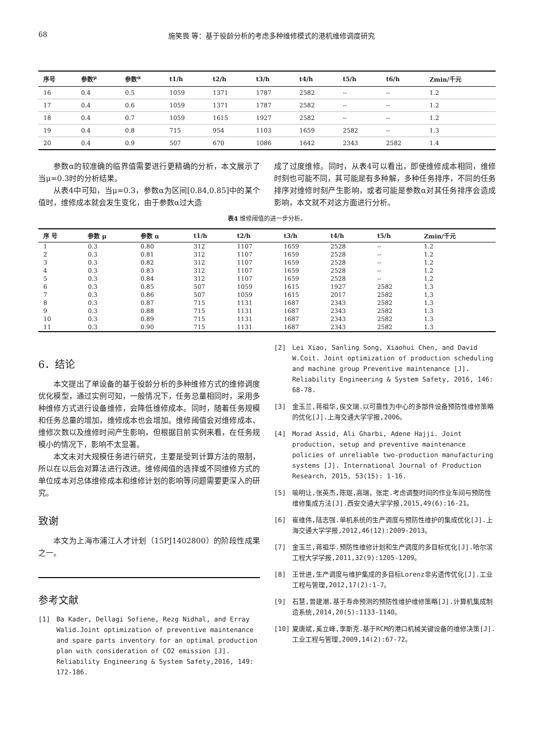68 施笑畏 等：基于役龄分析的考虑多种维修模式的港机维修调度研究
| 序号 | 参数<sup>μ</sup> | 参数<sup>α</sup> | t1/h | t2/h | t3/h | t4/h | t5/h | t6/h | Zmin/千元 |
| --- | --- | --- | --- | --- | --- | --- | --- | --- | --- |
| 16 | 0.4 | 0.5 | 1059 | 1371 | 1787 | 2582 | -- | -- | 1.2 |
| 17 | 0.4 | 0.6 | 1059 | 1371 | 1787 | 2582 | -- | -- | 1.2 |
| 18 | 0.4 | 0.7 | 1059 | 1615 | 1927 | 2582 | -- | -- | 1.2 |
| 19 | 0.4 | 0.8 | 715 | 954 | 1103 | 1659 | 2582 | -- | 1.3 |
| 20 | 0.4 | 0.9 | 507 | 670 | 1086 | 1642 | 2343 | 2582 | 1.4 |
参数α的较准确的临界值需要进行更精确的分析，本文展示了当μ=0.3时的分析结果。
从表4中可知，当μ=0.3，参数α为区间[0.84,0.85]中的某个值时，维修成本就会发生变化，由于参数α过大造
成了过度维修。同时，从表4可以看出，即使维修成本相同，维修时刻也可能不同，其可能是有多种解，多种任务排序，不同的任务排序对维修时刻产生影响，或者可能是参数α对其任务排序会造成影响，本文就不对这方面进行分析。
表4 维修阈值的进一步分析。
| 序 号 | 参数 μ | 参数 α | t1/h | t2/h | t3/h | t4/h | t5/h | Zmin/千元 |
| --- | --- | --- | --- | --- | --- | --- | --- | --- |
| 1 | 0.3 | 0.80 | 312 | 1107 | 1659 | 2528 | -- | 1.2 |
| 2 | 0.3 | 0.81 | 312 | 1107 | 1659 | 2528 | -- | 1.2 |
| 3 | 0.3 | 0.82 | 312 | 1107 | 1659 | 2528 | -- | 1.2 |
| 4 | 0.3 | 0.83 | 312 | 1107 | 1659 | 2528 | -- | 1.2 |
| 5 | 0.3 | 0.84 | 312 | 1107 | 1659 | 2528 | -- | 1.2 |
| 6 | 0.3 | 0.85 | 507 | 1059 | 1615 | 1927 | 2582 | 1.3 |
| 7 | 0.3 | 0.86 | 507 | 1059 | 1615 | 2017 | 2582 | 1.3 |
| 8 | 0.3 | 0.87 | 715 | 1131 | 1687 | 2343 | 2582 | 1.3 |
| 9 | 0.3 | 0.88 | 715 | 1131 | 1687 | 2343 | 2582 | 1.3 |
| 10 | 0.3 | 0.89 | 715 | 1131 | 1687 | 2343 | 2582 | 1.3 |
| 11 | 0.3 | 0.90 | 715 | 1131 | 1687 | 2343 | 2582 | 1.3 |
6．结论
本文提出了单设备的基于役龄分析的多种维修方式的维修调度优化模型，通过实例可知，一般情况下，任务总量相同时，采用多种维修方式进行设备维修，会降低维修成本。同时，随着任务规模和任务总量的增加，维修成本也会增加。维修阈值会对维修成本、维修次数以及维修时间产生影响，但根据目前实例来看，在任务规模小的情况下，影响不太显著。
本文未对大规模任务进行研究，主要是受到计算方法的限制，所以在以后会对算法进行改进。维修阈值的选择或不同维修方式的单位成本对总体维修成本和维修计划的影响等问题需要更深入的研究。
致谢
本文为上海市浦江人才计划（15PJ1402800）的阶段性成果之一。
参考文献
[1] Ba Kader, Dellagi Sofiene, Rezg Nidhal, and Erray Walid.Joint optimization of preventive maintenance and spare parts inventory for an optimal production plan with consideration of CO2 emission [J]. Reliability Engineering & System Safety,2016, 149: 172-186.
[2] Lei Xiao, Sanling Song, Xiaohui Chen, and David W.Coit. Joint optimization of production scheduling and machine group Preventive maintenance [J]. Reliability Engineering & System Safety, 2016, 146: 68-78.
[3] 金玉兰,蒋祖华,侯文瑞.以可靠性为中心的多部件设备预防性维修策略的优化[J].上海交通大学学报,2006。
[4] Morad Assid, Ali Gharbi, Adene Hajji. Joint production, setup and preventive maintenance policies of unreliable two-production manufacturing systems [J]. International Journal of Production Research, 2015, 53(15): 1-16.
[5] 喻明让,张英杰,陈琨,高瑞，张定.考虑调整时间的作业车间与预防性维修集成方法[J].西安交通大学学报,2015,49(6):16-21。
[6] 崔维伟,陆志强.单机系统的生产调度与预防性维护的集成优化[J].上海交通大学学报,2012,46(12):2009-2013。
[7] 金玉兰,蒋祖华.预防性维修计划和生产调度的多目标优化[J].哈尔滨工程大学学报,2011,32(9):1205-1209。
[8] 王世进,生产调度与维护集成的多目标Lorenz非劣遗传优化[J].工业工程与管理,2012,17(2):1-7。
[9] 石慧,曾建潮.基于寿命预测的预防性维护维修策略[J].计算机集成制造系统,2014,20(5):1133-1140。
[10] 夏唐斌,奚立峰,李斯克.基于RCM的港口机械关键设备的维修决策[J].工业工程与管理,2009,14(2):67-72。